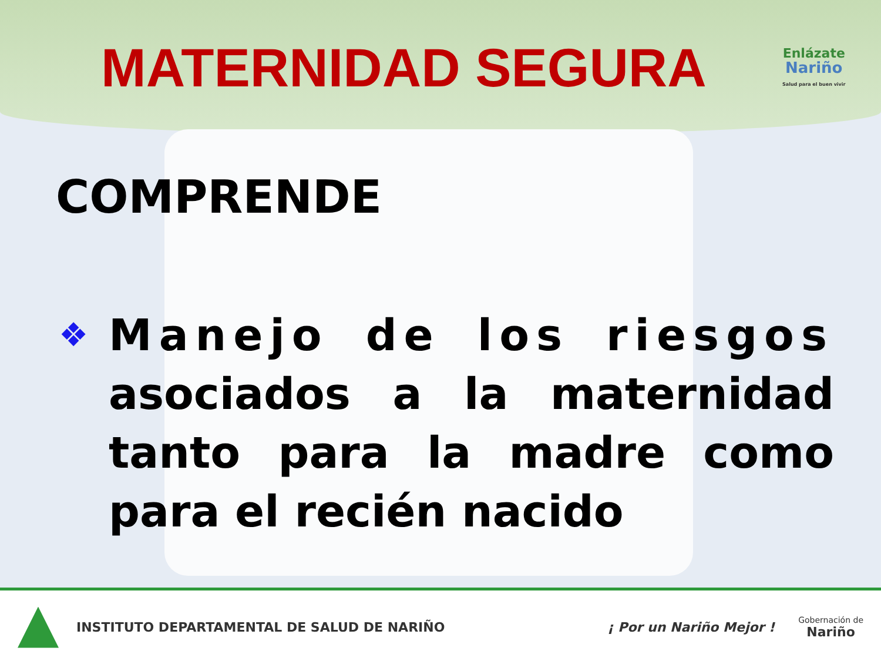MATERNIDAD SEGURA
Enlázate
Nariño
Salud para el buen vivir
COMPRENDE
❖
Manejo de los riesgos asociados a la maternidad tanto para la madre como para el recién nacido
INSTITUTO DEPARTAMENTAL DE SALUD DE NARIÑO
¡ Por un Nariño Mejor !
Gobernación de
Nariño